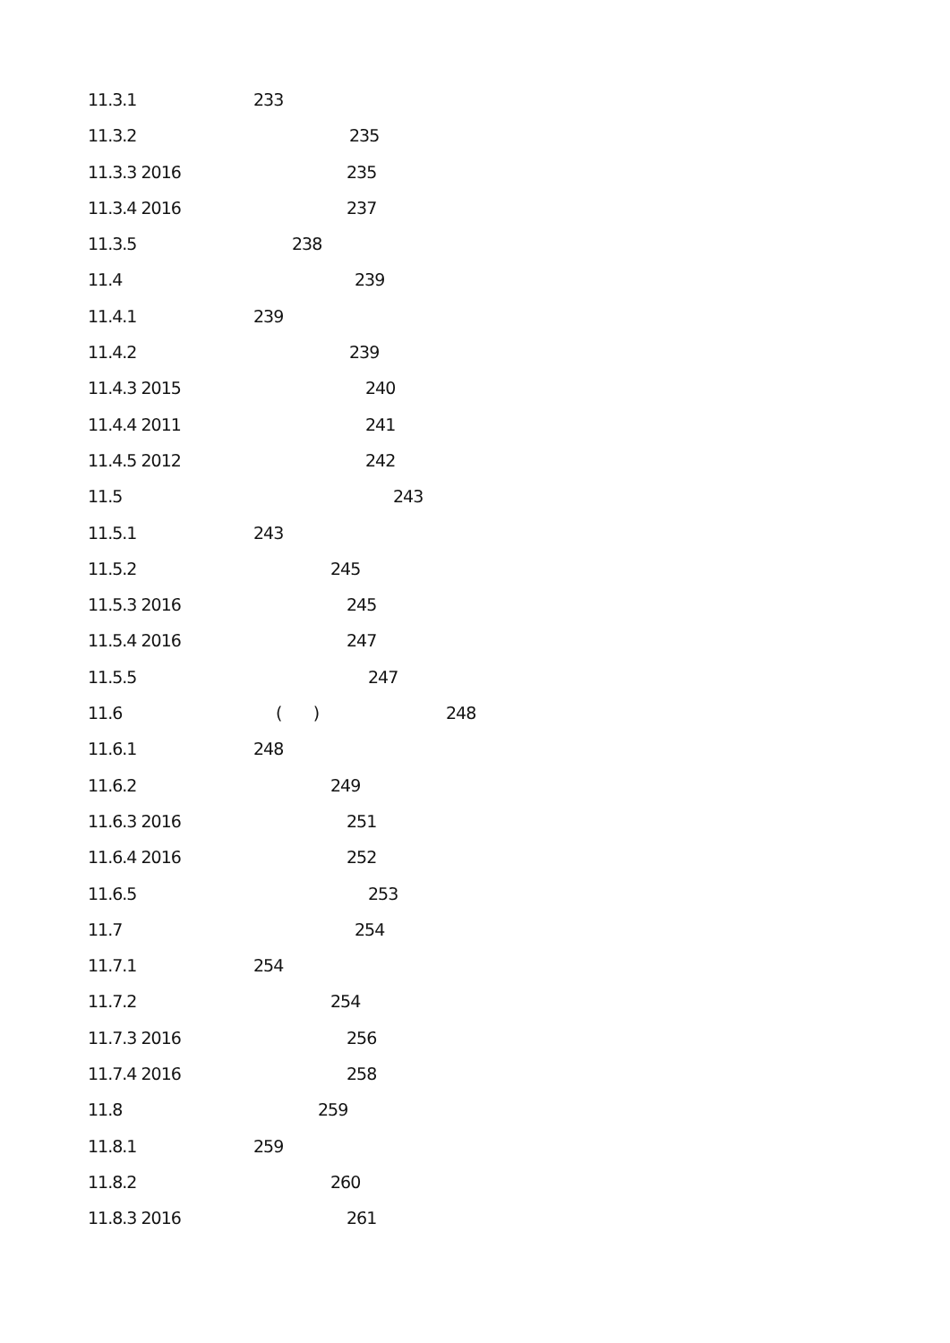11.3.1 233
11.3.2 235
11.3.3 2016 235
11.3.4 2016 237
11.3.5 238
11.4 239
11.4.1 239
11.4.2 239
11.4.3 2015 240
11.4.4 2011 241
11.4.5 2012 242
11.5 243
11.5.1 243
11.5.2 245
11.5.3 2016 245
11.5.4 2016 247
11.5.5 247
11.6 ( ) 248
11.6.1 248
11.6.2 249
11.6.3 2016 251
11.6.4 2016 252
11.6.5 253
11.7 254
11.7.1 254
11.7.2 254
11.7.3 2016 256
11.7.4 2016 258
11.8 259
11.8.1 259
11.8.2 260
11.8.3 2016 261